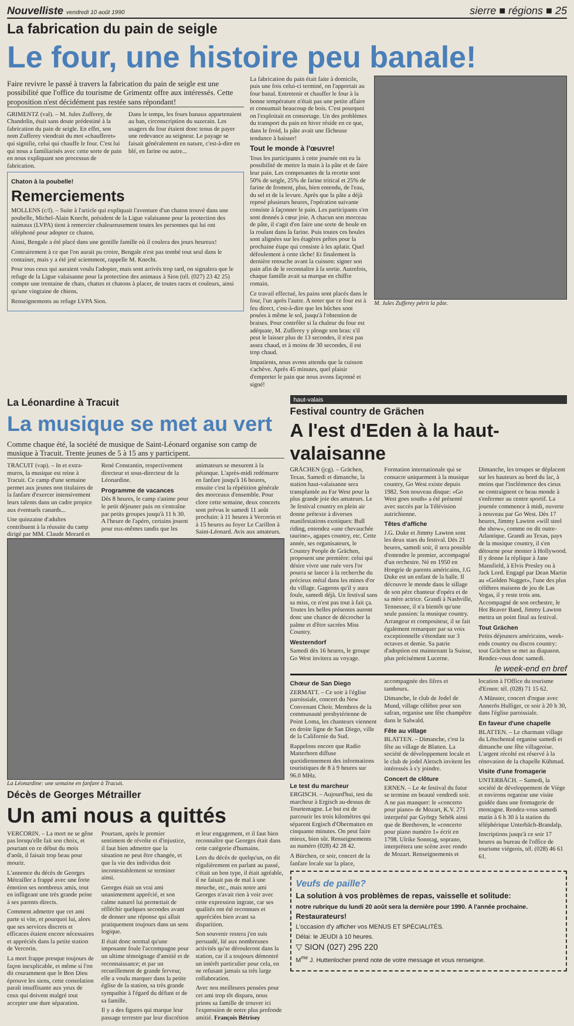Nouvelliste vendredi 10 août 1990 sierre ■ régions ■ 25
La fabrication du pain de seigle
Le four, une histoire peu banale!
Faire revivre le passé à travers la fabrication du pain de seigle est une possibilité que l'office du tourisme de Grimentz offre aux intéressés. Cette proposition n'est décidément pas restée sans répondant!
GRIMENTZ (val). – M. Jules Zufferey, de Chandolin, était sans doute prédestiné à la fabrication du pain de seigle. En effet, son nom Zufferey viendrait du mot «chaufferet» qui signifie, celui qui chauffe le four. C'est lui qui nous a familiarisés avec cette sorte de pain en nous expliquant son processus de fabrication.
Dans le temps, les fours banaux appartenaient au ban, circonscription du suzerain. Les usagers du four étaient donc tenus de payer une redevance au seigneur. Le payage se faisait généralement en nature, c'est-à-dire en blé, en farine ou autre...
Chaton à la poubelle!
Remerciements
MOLLENS (c/f). – Suite à l'article qui expliquait l'aventure d'un chaton trouvé dans une poubelle, Michel-Alain Knecht, président de la Ligue valaisanne pour la protection des naimaux (LVPA) tient à remercier chaleureusement toutes les personnes qui lui ont téléphoné pour adopter ce chaton.
Ainsi, Bengale a été placé dans une gentille famille où il coulera des jours heureux!
Contrairement à ce que l'on aurait pu croire, Bengale n'est pas tombé tout seul dans le container, mais y a été jeté sciemment, rappelle M. Knecht.
Pour tous ceux qui auraient voulu l'adopter, mais sont arrivés trop tard, on signalera que le refuge de la Ligue valaisanne pour la protection des animaux à Sion (tél. (027) 23 42 25) compte une trentaine de chats, chattes et chatons à placer, de toutes races et couleurs, ainsi qu'une vingtaine de chiens.
Renseignements au refuge LVPA Sion.
La fabrication du pain était faite à domicile, puis une fois celui-ci terminé, on l'apportait au four banal. Entretenir et chauffer le four à la bonne température n'était pas une petite affaire et consumait beaucoup de bois. C'est pourquoi on l'exploitait en consortage. Un des problèmes du transport du pain en hiver réside en ce que, dans le froid, la pâte avait une fâcheuse tendance à baisser!
Tout le monde à l'œuvre!
Tous les participants à cette journée ont eu la possibilité de mettre la main à la pâte et de faire leur pain. Les composantes de la recette sont 50% de seigle, 25% de farine tritical et 25% de farine de froment, plus, bien entendu, de l'eau, du sel et de la levure. Après que la pâte a déjà reposé plusieurs heures, l'opération suivante consiste à façonner le pain. Les participants s'en sont donnés à cœur joie. A chacun son morceau de pâte, il s'agit d'en faire une sorte de boule en la roulant dans la farine. Puis toutes ces boules sont alignées sur les étagères prêtes pour la prochaine étape qui consiste à les aplatir. Quel défoulement à cette tâche! Et finalement la dernière retouche avant la cuisson: signer son pain afin de le reconnaître à la sortie. Autrefois, chaque famille avait sa marque en chiffre romain.
Ce travail effectué, les pains sont placés dans le four, l'un après l'autre. A noter que ce four est à feu direct, c'est-à-dire que les bûches sont posées à même le sol, jusqu'à l'obtention de braises. Pour contrôler si la chaleur du four est adéquate, M. Zufferey y plonge son bras: s'il peut le laisser plus de 13 secondes, il n'est pas assez chaud, et à moins de 30 secondes, il est trop chaud.
Impatients, nous avons attendu que la cuisson s'achève. Après 45 minutes, quel plaisir d'emporter le pain que nous avons façonné et signé!
M. Jules Zufferey pétrit la pâte.
La Léonardine à Tracuit
La musique se met au vert
Comme chaque été, la société de musique de Saint-Léonard organise son camp de musique à Tracuit. Trente jeunes de 5 à 15 ans y participent.
TRACUIT (vap). – In et extra-muros, la musique est reine à Tracuit. Ce camp d'une semaine permet aux jeunes non titulaires de la fanfare d'exercer intensivement leurs talents dans un cadre propice aux éventuels canards...
Une quinzaine d'adultes contribuent à la réussite du camp dirigé par MM. Claude Morard et René Constantin, respectivement directeur et sous-directeur de la Léonardine.
Programme de vacances
Dès 8 heures, le camp s'anime pour le petit déjeuner puis on s'entraîne par petits groupes jusqu'à 11 h 30. A l'heure de l'apéro, certains jouent pour eux-mêmes tandis que les animateurs se mesurent à la pétanque. L'après-midi redémarre en fanfare jusqu'à 16 heures, ensuite c'est la répétition générale des morceaux d'ensemble. Pour clore cette semaine, deux concerts sont prévus le samedi 11 août prochain: à 11 heures à Vercorin et à 15 heures au foyer Le Carillon à Saint-Léonard. Avis aux amateurs.
La Léonardine: une semaine en fanfare à Tracuit.
Décès de Georges Métrailler
Un ami nous a quittés
VERCORIN. – La mort ne se gêne pas lorsqu'elle fait son choix, et pourtant en ce début du mois d'août, il faisait trop beau pour mourir.
L'annonce du décès de Georges Métrailler a frappé avec une forte émotion ses nombreux amis, tout en infligeant une très grande peine à ses parents directs.
Comment admettre que cet ami parte si vite, et pourquoi lui, alors que ses services discrets et efficaces étaient encore nécessaires et appréciés dans la petite station de Vercorin.
La mort frappe presque toujours de façon inexplicable, et même si l'on dit couramment que le Bon Dieu éprouve les siens, cette consolation paraît insuffisante aux yeux de ceux qui doivent malgré tout accepter une dure séparation.
Pourtant, après le premier sentiment de révolte et d'injustice, il faut bien admettre que la situation ne peut être changée, et que la vie des individus doit incontestablement se terminer ainsi.
Georges était un vrai ami unanimement apprécié, et son calme naturel lui permettait de réfléchir quelques secondes avant de donner une réponse qui allait pratiquement toujours dans un sens logique.
Il était donc normal qu'une imposante foule l'accompagne pour un ultime témoignage d'amitié et de reconnaissance; et par un recueillement de grande ferveur, elle a voulu marquer dans la petite église de la station, sa très grande sympathie à l'égard du défunt et de sa famille.
Il y a des figures qui marque leur passage terrestre par leur discrétion et leur engagement, et il faut bien reconnaître que Georges était dans cette catégorie d'humains.
Lors du décès de quelqu'un, on dit régulièrement en parlant au passé, c'était un bon type, il était agréable, il ne faisait pas de mal à une mouche, etc., mais notre ami Georges n'avait rien à voir avec cette expression ingrate, car ses qualités ont été reconnues et appréciées bien avant sa disparition.
Son souvenir restera j'en suis persuadé, lié aux nombreuses activités qu'se dérouleront dans la station, car il a toujours démontré un intérêt particulier pour cela, en ne refusant jamais sa très large collaboration.
Avec nos meilleures pensées pour cet ami trop tôt disparu, nous prions sa famille de trouver ici l'expression de notre plus profonde amitié. François Bétrisey
haut-valais
Festival country de Grächen
A l'est d'Eden à la haut-valaisanne
GRÄCHEN (jcg). – Grächen, Texas. Samedi et dimanche, la station haut-valaisanne sera transplantée au Far West pour la plus grande joie des amateurs. Le 3e festival country en plein air donne prétexte à diverses manifestations exotiques: Bull riding, entendez «une chevauchée taurine», agapes country, etc. Cette année, ses organisateurs, le Country People de Grächen, proposent une première: celui qui désire vivre une ruée vers l'or pourra se lancer à la recherche du précieux métal dans les mines d'or du village. Gageons qu'il y aura foule, samedi déjà. Un festival sans sa miss, ce n'est pas tout à fait ça. Toutes les belles présentes auront donc une chance de décrocher la palme et d'être sacrées Miss Country.
Westerndorf
Samedi dès 16 heures, le groupe Go West invitera au voyage. Formation internationale qui se consacre uniquement à la musique country, Go West existe depuis 1982. Son nouveau disque: «Go West goes south» a été présenté avec succès par la Télévision autrichienne.
Têtes d'affiche
J.G. Duke et Jimmy Lawton sont les deux stars du festival. Dès 21 heures, samedi soir, il sera possible d'entendre le premier, accompagné d'un orchestre. Né en 1950 en Hongrie de parents américains, J.G Duke est un enfant de la balle. Il découvre le monde dans le sillage de son père chanteur d'opéra et de sa mère actrice. Grandi à Nashville, Tennessee, il n'a bientôt qu'une seule passion: la musique country. Arrangeur et compositeur, il se fait également remarquer par sa voix exceptionnelle s'étendant sur 3 octaves et demie. Sa patrie d'adoption est maintenant la Suisse, plus précisément Lucerne.
Dimanche, les troupes se déplacent sur les hauteurs au bord du lac, à moins que l'inclémence des cieux ne contraignent ce beau monde à s'enfermer au centre sportif. La journée commence à midi, ouverte à nouveau par Go West. Dès 17 heures, Jimmy Lawton «will steel the show», comme on dit outre-Atlantique. Grandi au Texas, pays de la musique country, il s'en détourne pour monter à Hollywood. Il y donne la réplique à Jane Mansfield, à Elvis Presley ou à Jack Lord. Engagé par Dean Martin au «Golden Nugget», l'une des plus célèbres maisons de jeu de Las Vegas, il y reste trois ans. Accompagné de son orchestre, le Hot Beaver Band, Jimmy Lawton mettra un point final au festival.
Tout Grächen
Petits déjeuners américains, week-ends country ou discos country: tout Grächen se met au diapason. Rendez-vous donc samedi.
le week-end en bref
Chœur de San Diego
ZERMATT. – Ce soir à l'église paroissiale, concert du New Convenant Choir. Membres de la communauté presbytérienne de Point Loma, les chanteurs viennent en droite ligne de San Diego, ville de la Californie du Sud.
Rappelons encore que Radio Matterhorn diffuse quotidiennement des informations touristiques de 8 à 9 heures sur 96.0 MHz.
Le test du marcheur
ERGISCH. – Aujourd'hui, test du marcheur à Ergisch au-dessus de Tourtemagne. Le but est de parcourir les trois kilomètres qui séparent Ergisch d'Obermatten en cinquante minutes. On peut faire mieux, bien sûr. Renseignements au numéro (028) 42 28 42.
A Bürchen, ce soir, concert de la fanfare locale sur la place, accompagnée des fifres et tambours.
Dimanche, le club de Jodel de Mund, village célèbre pour son safran, organise une fête champêtre dans le Salwald.
Fête au village
BLATTEN. – Dimanche, c'est la fête au village de Blatten. La société de développement locale et le club de jodel Aletsch invitent les intéressés à s'y joindre.
Concert de clôture
ERNEN. – Le 4e festival du futur se termine en beauté vendredi soir. A ne pas manquer: le «concerto pour piano» de Mozart, K.V. 271 interprété par György Sebök ainsi que de Beethoven, le «concerto pour piano numéro 1» écrit en 1798. Ulrike Sonntag, soprano, interprétera une scène avec rondo de Mozart. Renseignements et location à l'Office du tourisme d'Ernen: tél. (028) 71 15 62.
A Münster, concert d'orgue avec Annerös Hulliger, ce soir à 20 h 30, dans l'église paroissiale.
En faveur d'une chapelle
BLATTEN. – Le charmant village du Lötschental organise samedi et dimanche une fête villageoise. L'argent récolté est réservé à la rénovation de la chapelle Kühmad.
Visite d'une fromagerie
UNTERBÄCH. – Samedi, la société de développement de Viège et environs organise une visite guidée dans une fromagerie de montagne. Rendez-vous samedi matin à 6 h 30 à la station du téléphérique Unterbäch-Brandalp.
Inscriptions jusqu'à ce soir 17 heures au bureau de l'office de tourisme viégeois, tél. (028) 46 61 61.
Veufs de paille?
La solution à vos problèmes de repas, vaisselle et solitude:
notre rubrique du lundi 20 août sera la dernière pour 1990. A l'année prochaine.
Restaurateurs!
L'occasion d'y afficher vos MENUS ET SPÉCIALITÉS.
Délai: le JEUDI à 10 heures.
▽ SION (027) 295 220
M<sup>me</sup> J. Huttenlocher prend note de votre message et vous renseigne.